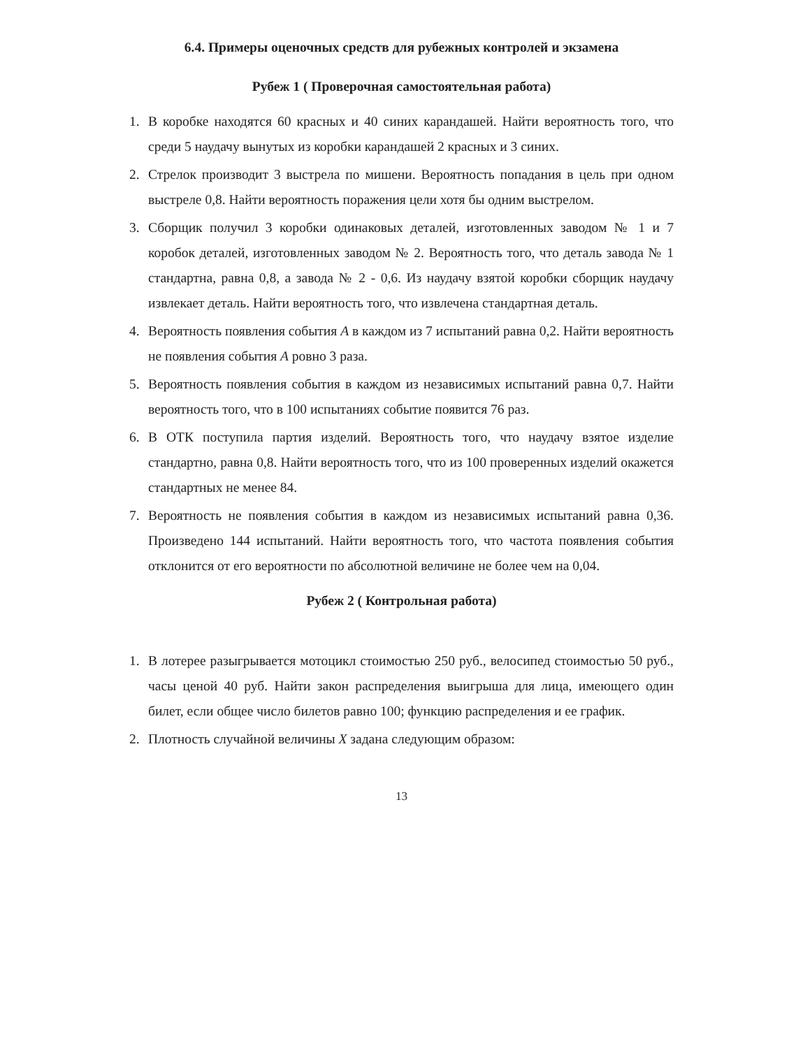6.4. Примеры оценочных средств для рубежных контролей и экзамена
Рубеж 1 ( Проверочная самостоятельная работа)
1. В коробке находятся 60 красных и 40 синих карандашей. Найти вероятность того, что среди 5 наудачу вынутых из коробки карандашей 2 красных и 3 синих.
2. Стрелок производит 3 выстрела по мишени. Вероятность попадания в цель при одном выстреле 0,8. Найти вероятность поражения цели хотя бы одним выстрелом.
3. Сборщик получил 3 коробки одинаковых деталей, изготовленных заводом № 1 и 7 коробок деталей, изготовленных заводом № 2. Вероятность того, что деталь завода № 1 стандартна, равна 0,8, а завода № 2 - 0,6. Из наудачу взятой коробки сборщик наудачу извлекает деталь. Найти вероятность того, что извлечена стандартная деталь.
4. Вероятность появления события A в каждом из 7 испытаний равна 0,2. Найти вероятность не появления события A ровно 3 раза.
5. Вероятность появления события в каждом из независимых испытаний равна 0,7. Найти вероятность того, что в 100 испытаниях событие появится 76 раз.
6. В ОТК поступила партия изделий. Вероятность того, что наудачу взятое изделие стандартно, равна 0,8. Найти вероятность того, что из 100 проверенных изделий окажется стандартных не менее 84.
7. Вероятность не появления события в каждом из независимых испытаний равна 0,36. Произведено 144 испытаний. Найти вероятность того, что частота появления события отклонится от его вероятности по абсолютной величине не более чем на 0,04.
Рубеж 2 ( Контрольная работа)
1. В лотерее разыгрывается мотоцикл стоимостью 250 руб., велосипед стоимостью 50 руб., часы ценой 40 руб. Найти закон распределения выигрыша для лица, имеющего один билет, если общее число билетов равно 100; функцию распределения и ее график.
2. Плотность случайной величины X задана следующим образом:
13